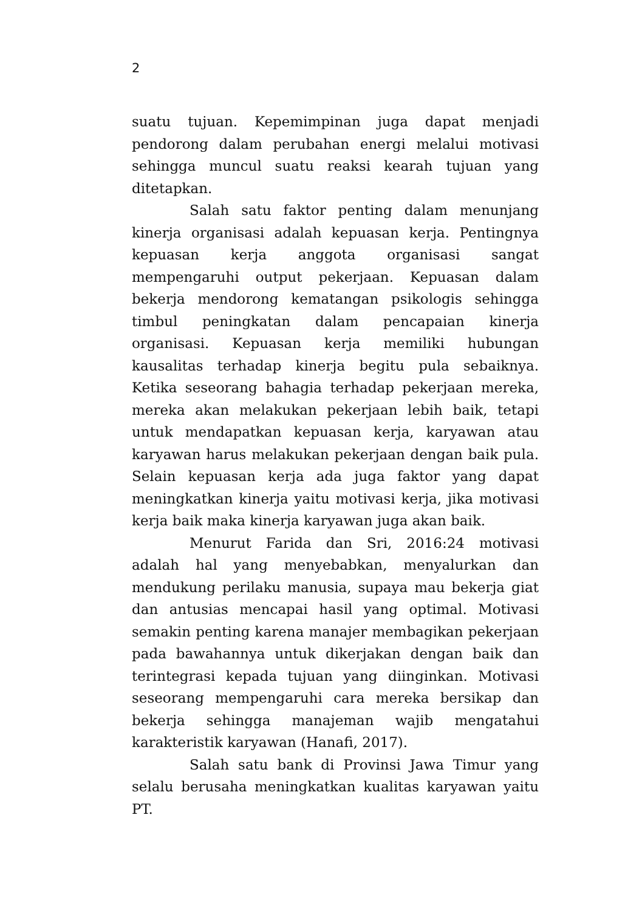2
suatu tujuan. Kepemimpinan juga dapat menjadi pendorong dalam perubahan energi melalui motivasi sehingga muncul suatu reaksi kearah tujuan yang ditetapkan.
Salah satu faktor penting dalam menunjang kinerja organisasi adalah kepuasan kerja. Pentingnya kepuasan kerja anggota organisasi sangat mempengaruhi output pekerjaan. Kepuasan dalam bekerja mendorong kematangan psikologis sehingga timbul peningkatan dalam pencapaian kinerja organisasi. Kepuasan kerja memiliki hubungan kausalitas terhadap kinerja begitu pula sebaiknya. Ketika seseorang bahagia terhadap pekerjaan mereka, mereka akan melakukan pekerjaan lebih baik, tetapi untuk mendapatkan kepuasan kerja, karyawan atau karyawan harus melakukan pekerjaan dengan baik pula. Selain kepuasan kerja ada juga faktor yang dapat meningkatkan kinerja yaitu motivasi kerja, jika motivasi kerja baik maka kinerja karyawan juga akan baik.
Menurut Farida dan Sri, 2016:24 motivasi adalah hal yang menyebabkan, menyalurkan dan mendukung perilaku manusia, supaya mau bekerja giat dan antusias mencapai hasil yang optimal. Motivasi semakin penting karena manajer membagikan pekerjaan pada bawahannya untuk dikerjakan dengan baik dan terintegrasi kepada tujuan yang diinginkan. Motivasi seseorang mempengaruhi cara mereka bersikap dan bekerja sehingga manajeman wajib mengatahui karakteristik karyawan (Hanafi, 2017).
Salah satu bank di Provinsi Jawa Timur yang selalu berusaha meningkatkan kualitas karyawan yaitu PT.